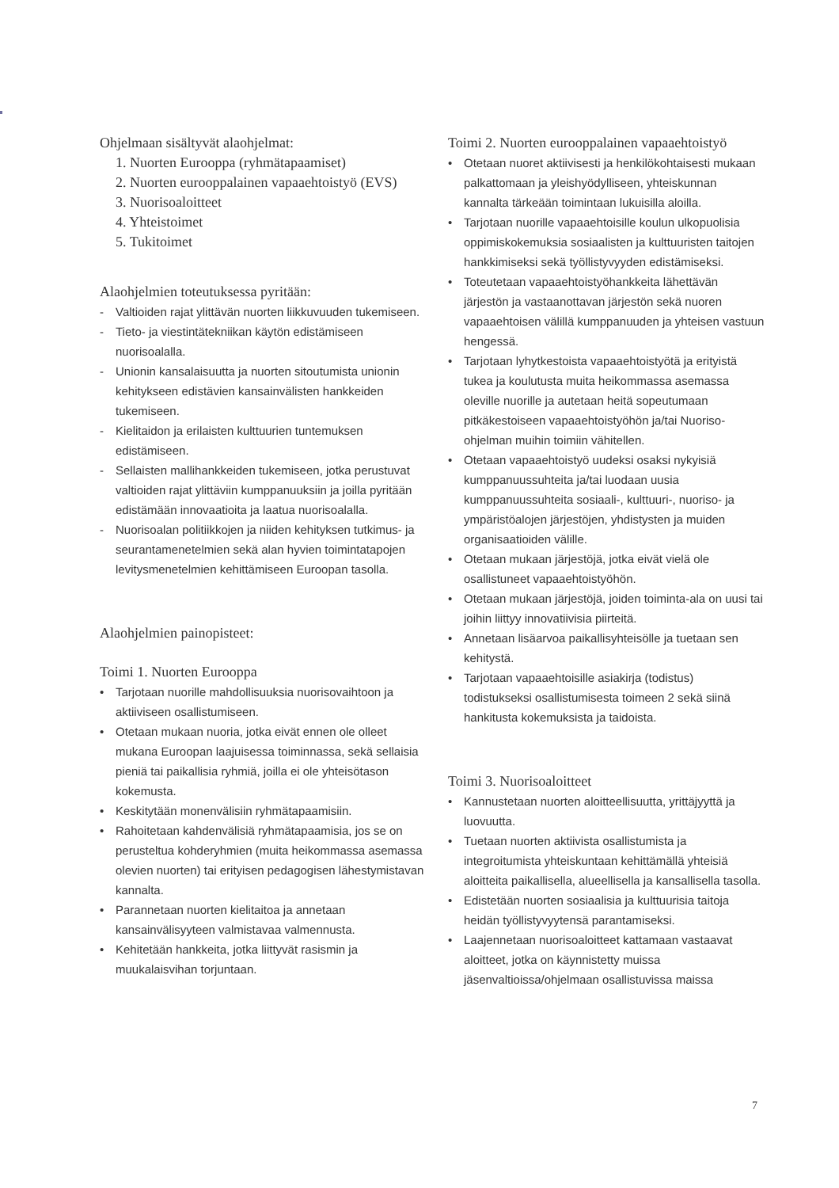Ohjelmaan sisältyvät alaohjelmat:
1. Nuorten Eurooppa (ryhmätapaamiset)
2. Nuorten eurooppalainen vapaaehtoistyö (EVS)
3. Nuorisoaloitteet
4. Yhteistoimet
5. Tukitoimet
Alaohjelmien toteutuksessa pyritään:
- Valtioiden rajat ylittävän nuorten liikkuvuuden tukemiseen.
- Tieto- ja viestintätekniikan käytön edistämiseen nuorisoalalla.
- Unionin kansalaisuutta ja nuorten sitoutumista unionin kehitykseen edistävien kansainvälisten hankkeiden tukemiseen.
- Kielitaidon ja erilaisten kulttuurien tuntemuksen edistämiseen.
- Sellaisten mallihankkeiden tukemiseen, jotka perustuvat valtioiden rajat ylittäviin kumppanuuksiin ja joilla pyritään edistämään innovaatioita ja laatua nuorisoalalla.
- Nuorisoalan politiikkojen ja niiden kehityksen tutkimus- ja seurantamenetelmien sekä alan hyvien toimintatapojen levitysmenetelmien kehittämiseen Euroopan tasolla.
Alaohjelmien painopisteet:
Toimi 1. Nuorten Eurooppa
• Tarjotaan nuorille mahdollisuuksia nuorisovaihtoon ja aktiiviseen osallistumiseen.
• Otetaan mukaan nuoria, jotka eivät ennen ole olleet mukana Euroopan laajuisessa toiminnassa, sekä sellaisia pieniä tai paikallisia ryhmiä, joilla ei ole yhteisötason kokemusta.
• Keskitytään monenvälisiin ryhmätapaamisiin.
• Rahoitetaan kahdenvälisiä ryhmätapaamisia, jos se on perusteltua kohderyhmien (muita heikommassa asemassa olevien nuorten) tai erityisen pedagogisen lähestymistavan kannalta.
• Parannetaan nuorten kielitaitoa ja annetaan kansainvälisyyteen valmistavaa valmennusta.
• Kehitetään hankkeita, jotka liittyvät rasismin ja muukalaisvihan torjuntaan.
Toimi 2. Nuorten eurooppalainen vapaaehtoistyö
• Otetaan nuoret aktiivisesti ja henkilökohtaisesti mukaan palkattomaan ja yleishyödylliseen, yhteiskunnan kannalta tärkeään toimintaan lukuisilla aloilla.
• Tarjotaan nuorille vapaaehtoisille koulun ulkopuolisia oppimiskokemuksia sosiaalisten ja kulttuuristen taitojen hankkimiseksi sekä työllistyvyyden edistämiseksi.
• Toteutetaan vapaaehtoistyöhankkeita lähettävän järjestön ja vastaanottavan järjestön sekä nuoren vapaaehtoisen välillä kumppanuuden ja yhteisen vastuun hengessä.
• Tarjotaan lyhytkestoista vapaaehtoistyötä ja erityistä tukea ja koulutusta muita heikommassa asemassa oleville nuorille ja autetaan heitä sopeutumaan pitkäkestoiseen vapaaehtoistyöhön ja/tai Nuoriso-ohjelman muihin toimiin vähitellen.
• Otetaan vapaaehtoistyö uudeksi osaksi nykyisiä kumppanuussuhteita ja/tai luodaan uusia kumppanuussuhteita sosiaali-, kulttuuri-, nuoriso- ja ympäristöalojen järjestöjen, yhdistysten ja muiden organisaatioiden välille.
• Otetaan mukaan järjestöjä, jotka eivät vielä ole osallistuneet vapaaehtoistyöhön.
• Otetaan mukaan järjestöjä, joiden toiminta-ala on uusi tai joihin liittyy innovatiivisia piirteitä.
• Annetaan lisäarvoa paikallisyhteisölle ja tuetaan sen kehitystä.
• Tarjotaan vapaaehtoisille asiakirja (todistus) todistukseksi osallistumisesta toimeen 2 sekä siinä hankitusta kokemuksista ja taidoista.
Toimi 3. Nuorisoaloitteet
• Kannustetaan nuorten aloitteellisuutta, yrittäjyyttä ja luovuutta.
• Tuetaan nuorten aktiivista osallistumista ja integroitumista yhteiskuntaan kehittämällä yhteisiä aloitteita paikallisella, alueellisella ja kansallisella tasolla.
• Edistetään nuorten sosiaalisia ja kulttuurisia taitoja heidän työllistyvyytensä parantamiseksi.
• Laajennetaan nuorisoaloitteet kattamaan vastaavat aloitteet, jotka on käynnistetty muissa jäsenvaltioissa/ohjelmaan osallistuvissa maissa
7